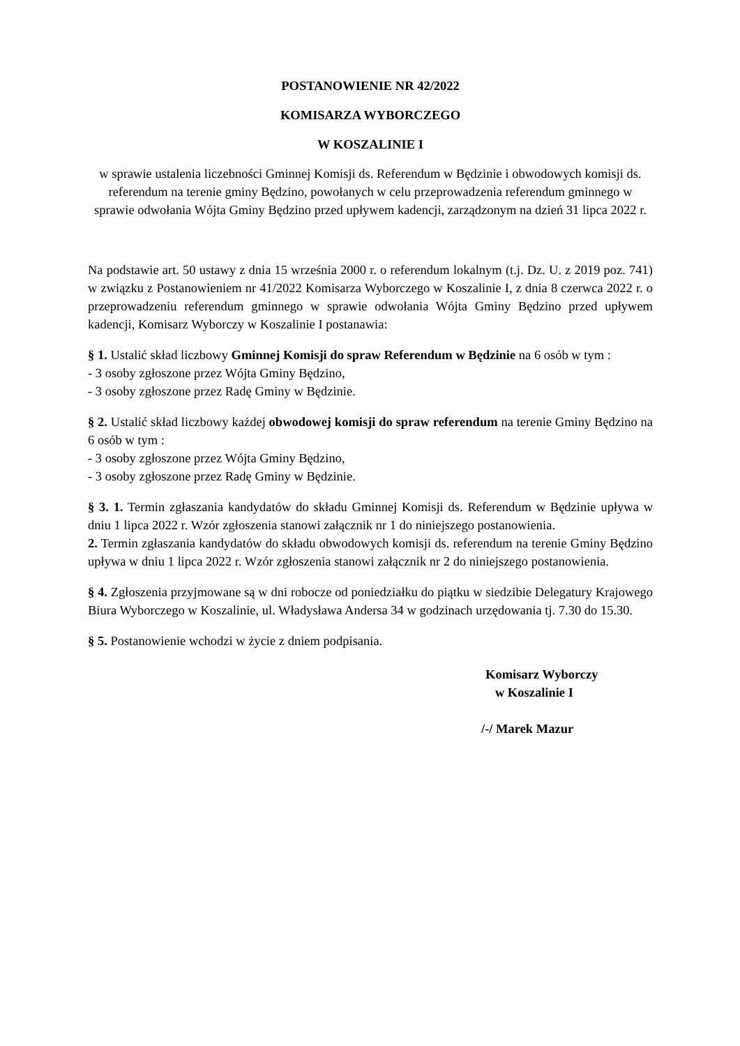POSTANOWIENIE NR 42/2022
KOMISARZA WYBORCZEGO
W KOSZALINIE I
w sprawie ustalenia liczebności Gminnej Komisji ds. Referendum w Będzinie i obwodowych komisji ds. referendum na terenie gminy Będzino, powołanych w celu przeprowadzenia referendum gminnego w sprawie odwołania Wójta Gminy Będzino przed upływem kadencji, zarządzonym na dzień 31 lipca 2022 r.
Na podstawie art. 50 ustawy z dnia 15 września 2000 r. o referendum lokalnym (t.j. Dz. U. z 2019 poz. 741) w związku z Postanowieniem nr 41/2022 Komisarza Wyborczego w Koszalinie I, z dnia 8 czerwca 2022 r. o przeprowadzeniu referendum gminnego w sprawie odwołania Wójta Gminy Będzino przed upływem kadencji, Komisarz Wyborczy w Koszalinie I postanawia:
§ 1. Ustalić skład liczbowy Gminnej Komisji do spraw Referendum w Będzinie na 6 osób w tym :
- 3 osoby zgłoszone przez Wójta Gminy Będzino,
- 3 osoby zgłoszone przez Radę Gminy w Będzinie.
§ 2. Ustalić skład liczbowy każdej obwodowej komisji do spraw referendum na terenie Gminy Będzino na 6 osób w tym :
- 3 osoby zgłoszone przez Wójta Gminy Będzino,
- 3 osoby zgłoszone przez Radę Gminy w Będzinie.
§ 3. 1. Termin zgłaszania kandydatów do składu Gminnej Komisji ds. Referendum w Będzinie upływa w dniu 1 lipca 2022 r. Wzór zgłoszenia stanowi załącznik nr 1 do niniejszego postanowienia.
2. Termin zgłaszania kandydatów do składu obwodowych komisji ds. referendum na terenie Gminy Będzino upływa w dniu 1 lipca 2022 r. Wzór zgłoszenia stanowi załącznik nr 2 do niniejszego postanowienia.
§ 4. Zgłoszenia przyjmowane są w dni robocze od poniedziałku do piątku w siedzibie Delegatury Krajowego Biura Wyborczego w Koszalinie, ul. Władysława Andersa 34 w godzinach urzędowania tj. 7.30 do 15.30.
§ 5. Postanowienie wchodzi w życie z dniem podpisania.
Komisarz Wyborczy
w Koszalinie I
/-/ Marek Mazur